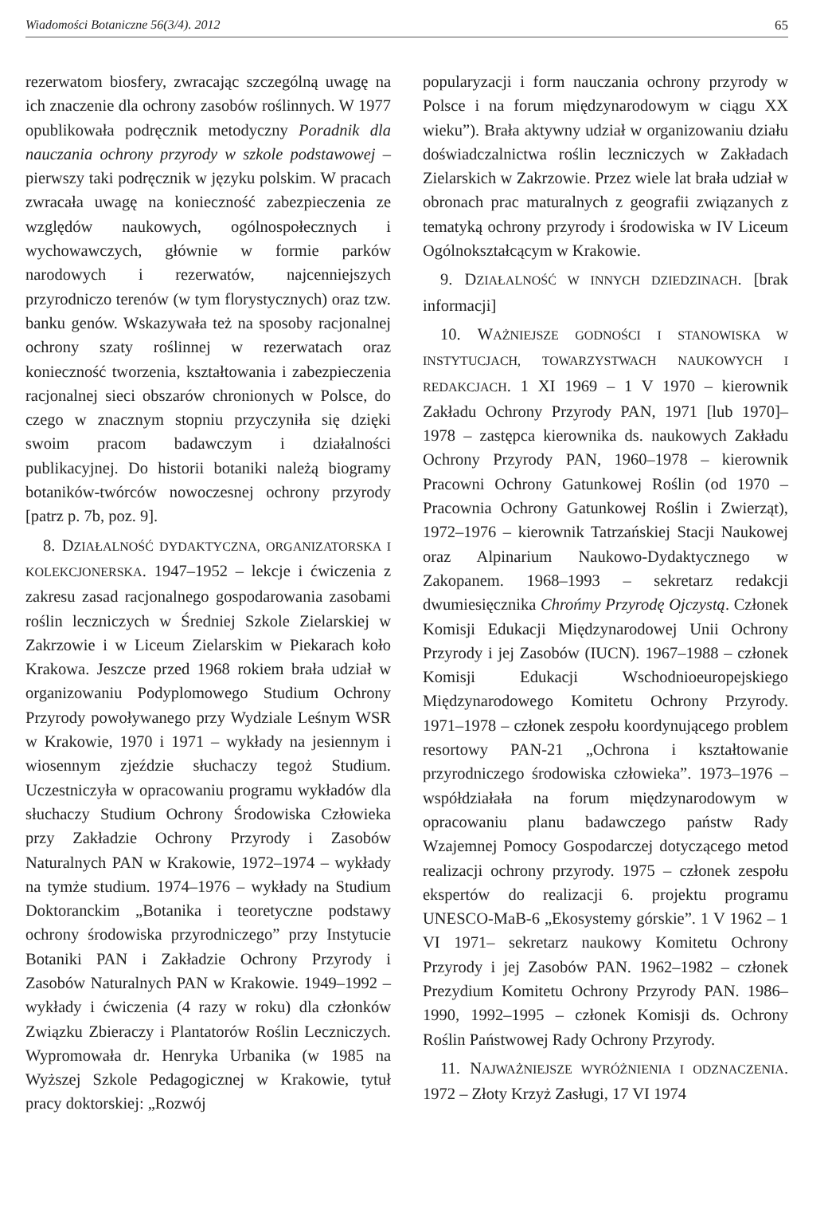Wiadomości Botaniczne 56(3/4). 2012 65
rezerwatom biosfery, zwracając szczególną uwagę na ich znaczenie dla ochrony zasobów roślinnych. W 1977 opublikowała podręcznik metodyczny Poradnik dla nauczania ochrony przyrody w szkole podstawowej – pierwszy taki podręcznik w języku polskim. W pracach zwracała uwagę na konieczność zabezpieczenia ze względów naukowych, ogólnospołecznych i wychowawczych, głównie w formie parków narodowych i rezerwatów, najcenniejszych przyrodniczo terenów (w tym florystycznych) oraz tzw. banku genów. Wskazywała też na sposoby racjonalnej ochrony szaty roślinnej w rezerwatach oraz konieczność tworzenia, kształtowania i zabezpieczenia racjonalnej sieci obszarów chronionych w Polsce, do czego w znacznym stopniu przyczyniła się dzięki swoim pracom badawczym i działalności publikacyjnej. Do historii botaniki należą biogramy botaników-twórców nowoczesnej ochrony przyrody [patrz p. 7b, poz. 9].
8. DZIAŁALNOŚĆ DYDAKTYCZNA, ORGANIZATORSKA I KOLEKCJONERSKA. 1947–1952 – lekcje i ćwiczenia z zakresu zasad racjonalnego gospodarowania zasobami roślin leczniczych w Średniej Szkole Zielarskiej w Zakrzowie i w Liceum Zielarskim w Piekarach koło Krakowa. Jeszcze przed 1968 rokiem brała udział w organizowaniu Podyplomowego Studium Ochrony Przyrody powoływanego przy Wydziale Leśnym WSR w Krakowie, 1970 i 1971 – wykłady na jesiennym i wiosennym zjeździe słuchaczy tegoż Studium. Uczestniczyła w opracowaniu programu wykładów dla słuchaczy Studium Ochrony Środowiska Człowieka przy Zakładzie Ochrony Przyrody i Zasobów Naturalnych PAN w Krakowie, 1972–1974 – wykłady na tymże studium. 1974–1976 – wykłady na Studium Doktoranckim „Botanika i teoretyczne podstawy ochrony środowiska przyrodniczego” przy Instytucie Botaniki PAN i Zakładzie Ochrony Przyrody i Zasobów Naturalnych PAN w Krakowie. 1949–1992 – wykłady i ćwiczenia (4 razy w roku) dla członków Związku Zbieraczy i Plantatorów Roślin Leczniczych. Wypromowała dr. Henryka Urbanika (w 1985 na Wyższej Szkole Pedagogicznej w Krakowie, tytuł pracy doktorskiej: „Rozwój
popularyzacji i form nauczania ochrony przyrody w Polsce i na forum międzynarodowym w ciągu XX wieku”). Brała aktywny udział w organizowaniu działu doświadczalnictwa roślin leczniczych w Zakładach Zielarskich w Zakrzowie. Przez wiele lat brała udział w obronach prac maturalnych z geografii związanych z tematyką ochrony przyrody i środowiska w IV Liceum Ogólnokształcącym w Krakowie.
9. DZIAŁALNOŚĆ W INNYCH DZIEDZINACH. [brak informacji]
10. WAŻNIEJSZE GODNOŚCI I STANOWISKA W INSTYTUCJACH, TOWARZYSTWACH NAUKOWYCH I REDAKCJACH. 1 XI 1969 – 1 V 1970 – kierownik Zakładu Ochrony Przyrody PAN, 1971 [lub 1970]–1978 – zastępca kierownika ds. naukowych Zakładu Ochrony Przyrody PAN, 1960–1978 – kierownik Pracowni Ochrony Gatunkowej Roślin (od 1970 – Pracownia Ochrony Gatunkowej Roślin i Zwierząt), 1972–1976 – kierownik Tatrzańskiej Stacji Naukowej oraz Alpinarium Naukowo-Dydaktycznego w Zakopanem. 1968–1993 – sekretarz redakcji dwumiesięcznika Chrońmy Przyrodę Ojczystą. Członek Komisji Edukacji Międzynarodowej Unii Ochrony Przyrody i jej Zasobów (IUCN). 1967–1988 – członek Komisji Edukacji Wschodnioeuropejskiego Międzynarodowego Komitetu Ochrony Przyrody. 1971–1978 – członek zespołu koordynującego problem resortowy PAN-21 „Ochrona i kształtowanie przyrodniczego środowiska człowieka”. 1973–1976 – współdziałała na forum międzynarodowym w opracowaniu planu badawczego państw Rady Wzajemnej Pomocy Gospodarczej dotyczącego metod realizacji ochrony przyrody. 1975 – członek zespołu ekspertów do realizacji 6. projektu programu UNESCO-MaB-6 „Ekosystemy górskie”. 1 V 1962 – 1 VI 1971– sekretarz naukowy Komitetu Ochrony Przyrody i jej Zasobów PAN. 1962–1982 – członek Prezydium Komitetu Ochrony Przyrody PAN. 1986–1990, 1992–1995 – członek Komisji ds. Ochrony Roślin Państwowej Rady Ochrony Przyrody.
11. NAJWAŻNIEJSZE WYRÓŻNIENIA I ODZNACZENIA. 1972 – Złoty Krzyż Zasługi, 17 VI 1974